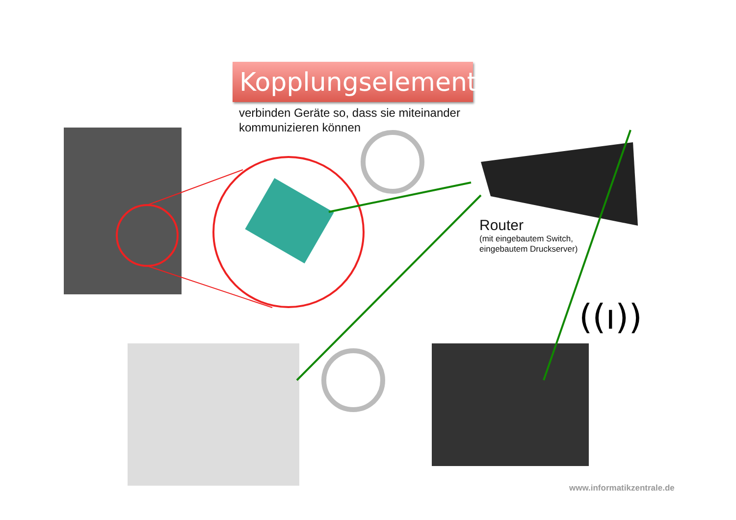((ı))
Kopplungselemente
verbinden Geräte so, dass sie miteinander
kommunizieren können
Router
(mit eingebautem Switch,
eingebautem Druckserver)
www.informatikzentrale.de